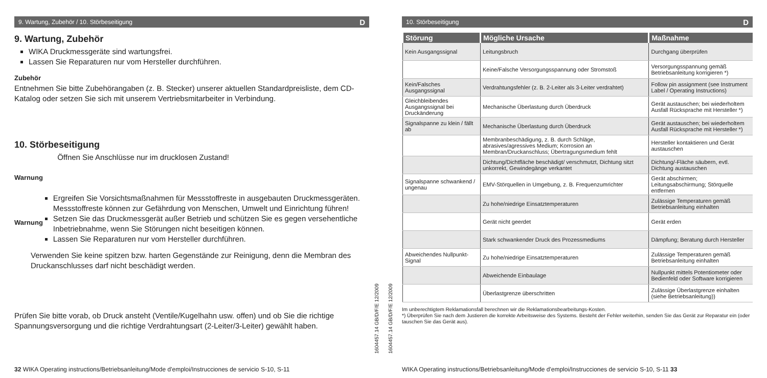9. Wartung, Zubehör / 10. Störbeseitigung D
9. Wartung, Zubehör
WIKA Druckmessgeräte sind wartungsfrei.
Lassen Sie Reparaturen nur vom Hersteller durchführen.
Zubehör
Entnehmen Sie bitte Zubehörangaben (z. B. Stecker) unserer aktuellen Standardpreisliste, dem CD-Katalog oder setzen Sie sich mit unserem Vertriebsmitarbeiter in Verbindung.
10. Störbeseitigung
Warnung Öffnen Sie Anschlüsse nur im drucklosen Zustand!
Warnung
Ergreifen Sie Vorsichtsmaßnahmen für Messstoffreste in ausgebauten Druckmessgeräten. Messstoffreste können zur Gefährdung von Menschen, Umwelt und Einrichtung führen!
Setzen Sie das Druckmessgerät außer Betrieb und schützen Sie es gegen versehentliche Inbetriebnahme, wenn Sie Störungen nicht beseitigen können.
Lassen Sie Reparaturen nur vom Hersteller durchführen.
Verwenden Sie keine spitzen bzw. harten Gegenstände zur Reinigung, denn die Membran des Druckanschlusses darf nicht beschädigt werden.
Prüfen Sie bitte vorab, ob Druck ansteht (Ventile/Kugelhahn usw. offen) und ob Sie die richtige Spannungsversorgung und die richtige Verdrahtungsart (2-Leiter/3-Leiter) gewählt haben.
32 WIKA Operating instructions/Betriebsanleitung/Mode d'emploi/Instrucciones de servicio S-10, S-11
1604457.14 GB/D/F/E 12/2009
10. Störbeseitigung D
| Störung | Mögliche Ursache | Maßnahme |
| --- | --- | --- |
| Kein Ausgangssignal | Leitungsbruch | Durchgang überprüfen |
| | Keine/Falsche Versorgungsspannung oder Stromstoß | Versorgungsspannung gemäß Betriebsanleitung korrigieren *) |
| Kein/Falsches Ausgangssignal | Verdrahtungsfehler (z. B. 2-Leiter als 3-Leiter verdrahtet) | Follow pin assignment (see Instrument Label / Operating Instructions) |
| Gleichbleibendes Ausgangssignal bei Druckänderung | Mechanische Überlastung durch Überdruck | Gerät austauschen; bei wiederholtem Ausfall Rücksprache mit Hersteller *) |
| Signalspanne zu klein / fällt ab | Mechanische Überlastung durch Überdruck | Gerät austauschen; bei wiederholtem Ausfall Rücksprache mit Hersteller *) |
| | Membranbeschädigung, z. B. durch Schläge, abrasives/agressives Medium; Korrosion an Membran/Druckanschluss; Übertragungsmedium fehlt | Hersteller kontaktieren und Gerät austauschen |
| | Dichtung/Dichtfläche beschädigt/ verschmutzt, Dichtung sitzt unkorrekt, Gewindegänge verkantet | Dichtung/-Fläche säubern, evtl. Dichtung austauschen |
| Signalspanne schwankend / ungenau | EMV-Störquellen in Umgebung, z. B. Frequenzumrichter | Gerät abschirmen; Leitungsabschirmung; Störquelle entfernen |
| | Zu hohe/niedrige Einsatztemperaturen | Zulässige Temperaturen gemäß Betriebsanleitung einhalten |
| | Gerät nicht geerdet | Gerät erden |
| | Stark schwankender Druck des Prozessmediums | Dämpfung; Beratung durch Hersteller |
| Abweichendes Nullpunkt-Signal | Zu hohe/niedrige Einsatztemperaturen | Zulässige Temperaturen gemäß Betriebsanleitung einhalten |
| | Abweichende Einbaulage | Nullpunkt mittels Potentiometer oder Bedienfeld oder Software korrigieren |
| | Überlastgrenze überschritten | Zulässige Überlastgrenze einhalten (siehe Betriebsanleitung)) |
Im unberechtigtem Reklamationsfall berechnen wir die Reklamationsbearbeitungs-Kosten.
*) Überprüfen Sie nach dem Justieren die korrekte Arbeitsweise des Systems. Besteht der Fehler weiterhin, senden Sie das Gerät zur Reparatur ein (oder tauschen Sie das Gerät aus).
WIKA Operating instructions/Betriebsanleitung/Mode d'emploi/Instrucciones de servicio S-10, S-11 33
1604457.14 GB/D/F/E 12/2009